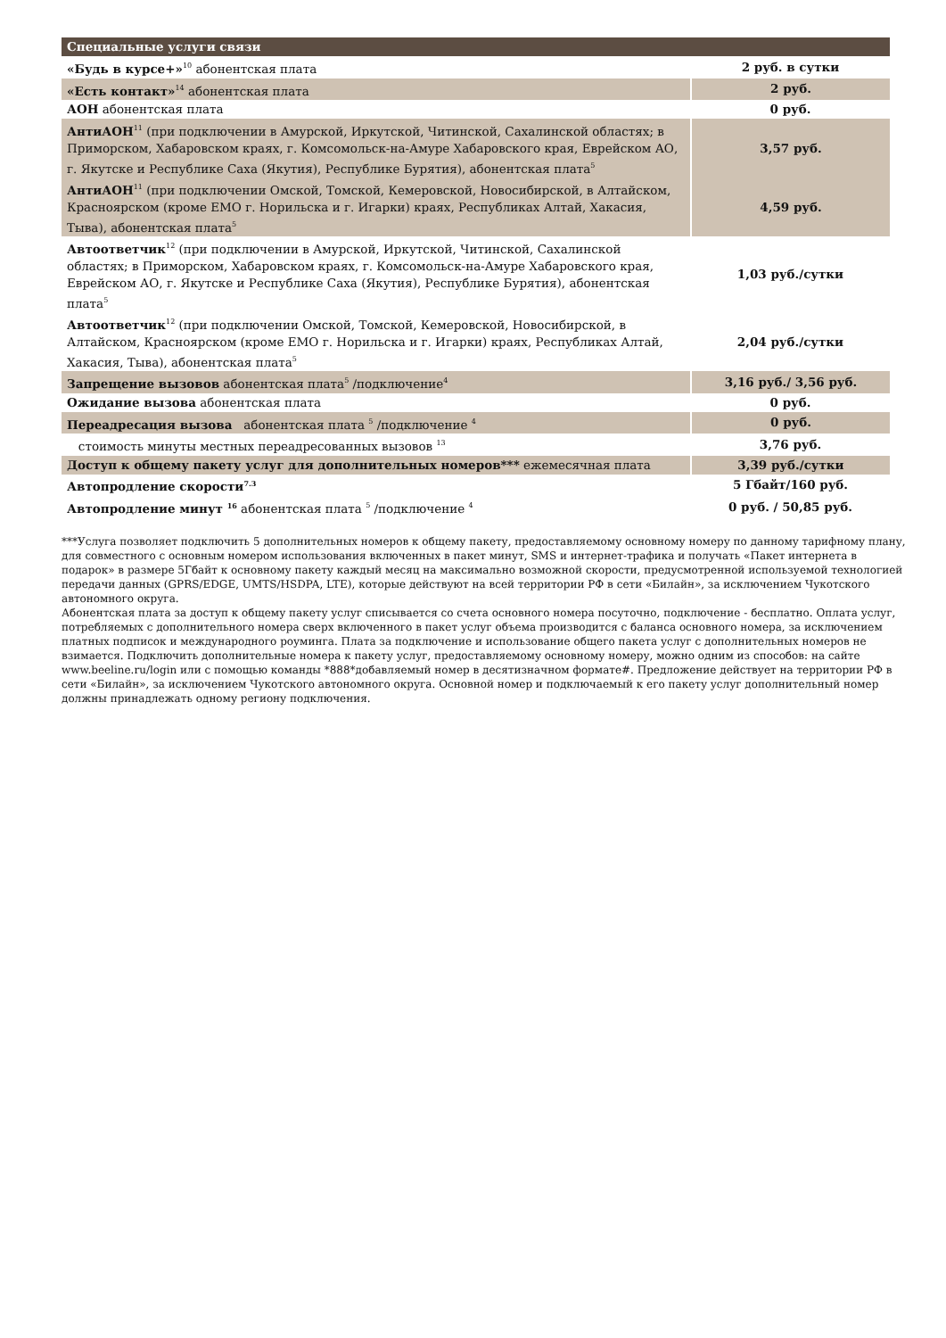| Специальные услуги связи | |
| «Будь в курсе+»<sup>10</sup> абонентская плата | 2 руб. в сутки |
| «Есть контакт»<sup>14</sup> абонентская плата | 2 руб. |
| АОН абонентская плата | 0 руб. |
| АнтиАОН<sup>11</sup> (при подключении в Амурской, Иркутской, Читинской, Сахалинской областях; в Приморском, Хабаровском краях, г. Комсомольск-на-Амуре Хабаровского края, Еврейском АО, г. Якутске и Республике Саха (Якутия), Республике Бурятия), абонентская плата<sup>5</sup> | 3,57 руб. |
| АнтиАОН<sup>11</sup> (при подключении Омской, Томской, Кемеровской, Новосибирской, в Алтайском, Красноярском (кроме ЕМО г. Норильска и г. Игарки) краях, Республиках Алтай, Хакасия, Тыва), абонентская плата<sup>5</sup> | 4,59 руб. |
| Автоответчик<sup>12</sup> (при подключении в Амурской, Иркутской, Читинской, Сахалинской областях; в Приморском, Хабаровском краях, г. Комсомольск-на-Амуре Хабаровского края, Еврейском АО, г. Якутске и Республике Саха (Якутия), Республике Бурятия), абонентская плата<sup>5</sup> | 1,03 руб./сутки |
| Автоответчик<sup>12</sup> (при подключении Омской, Томской, Кемеровской, Новосибирской, в Алтайском, Красноярском (кроме ЕМО г. Норильска и г. Игарки) краях, Республиках Алтай, Хакасия, Тыва), абонентская плата<sup>5</sup> | 2,04 руб./сутки |
| Запрещение вызовов абонентская плата<sup>5</sup> /подключение<sup>4</sup> | 3,16 руб./ 3,56 руб. |
| Ожидание вызова абонентская плата | 0 руб. |
| Переадресация вызова абонентская плата <sup>5</sup> /подключение <sup>4</sup> | 0 руб. |
| стоимость минуты местных переадресованных вызовов <sup>13</sup> | 3,76 руб. |
| Доступ к общему пакету услуг для дополнительных номеров*** ежемесячная плата | 3,39 руб./сутки |
| Автопродление скорости<sup>7.3</sup> | 5 Гбайт/160 руб. |
| Автопродление минут <sup>16</sup> абонентская плата <sup>5</sup> /подключение <sup>4</sup> | 0 руб. / 50,85 руб. |
***Услуга позволяет подключить 5 дополнительных номеров к общему пакету, предоставляемому основному номеру по данному тарифному плану, для совместного с основным номером использования включенных в пакет минут, SMS и интернет-трафика и получать «Пакет интернета в подарок» в размере 5Гбайт к основному пакету каждый месяц на максимально возможной скорости, предусмотренной используемой технологией передачи данных (GPRS/EDGE, UMTS/HSDPA, LTE), которые действуют на всей территории РФ в сети «Билайн», за исключением Чукотского автономного округа.
Абонентская плата за доступ к общему пакету услуг списывается со счета основного номера посуточно, подключение - бесплатно. Оплата услуг, потребляемых с дополнительного номера сверх включенного в пакет услуг объема производится с баланса основного номера, за исключением платных подписок и международного роуминга. Плата за подключение и использование общего пакета услуг с дополнительных номеров не взимается. Подключить дополнительные номера к пакету услуг, предоставляемому основному номеру, можно одним из способов: на сайте www.beeline.ru/login или с помощью команды *888*добавляемый номер в десятизначном формате#. Предложение действует на территории РФ в сети «Билайн», за исключением Чукотского автономного округа. Основной номер и подключаемый к его пакету услуг дополнительный номер должны принадлежать одному региону подключения.